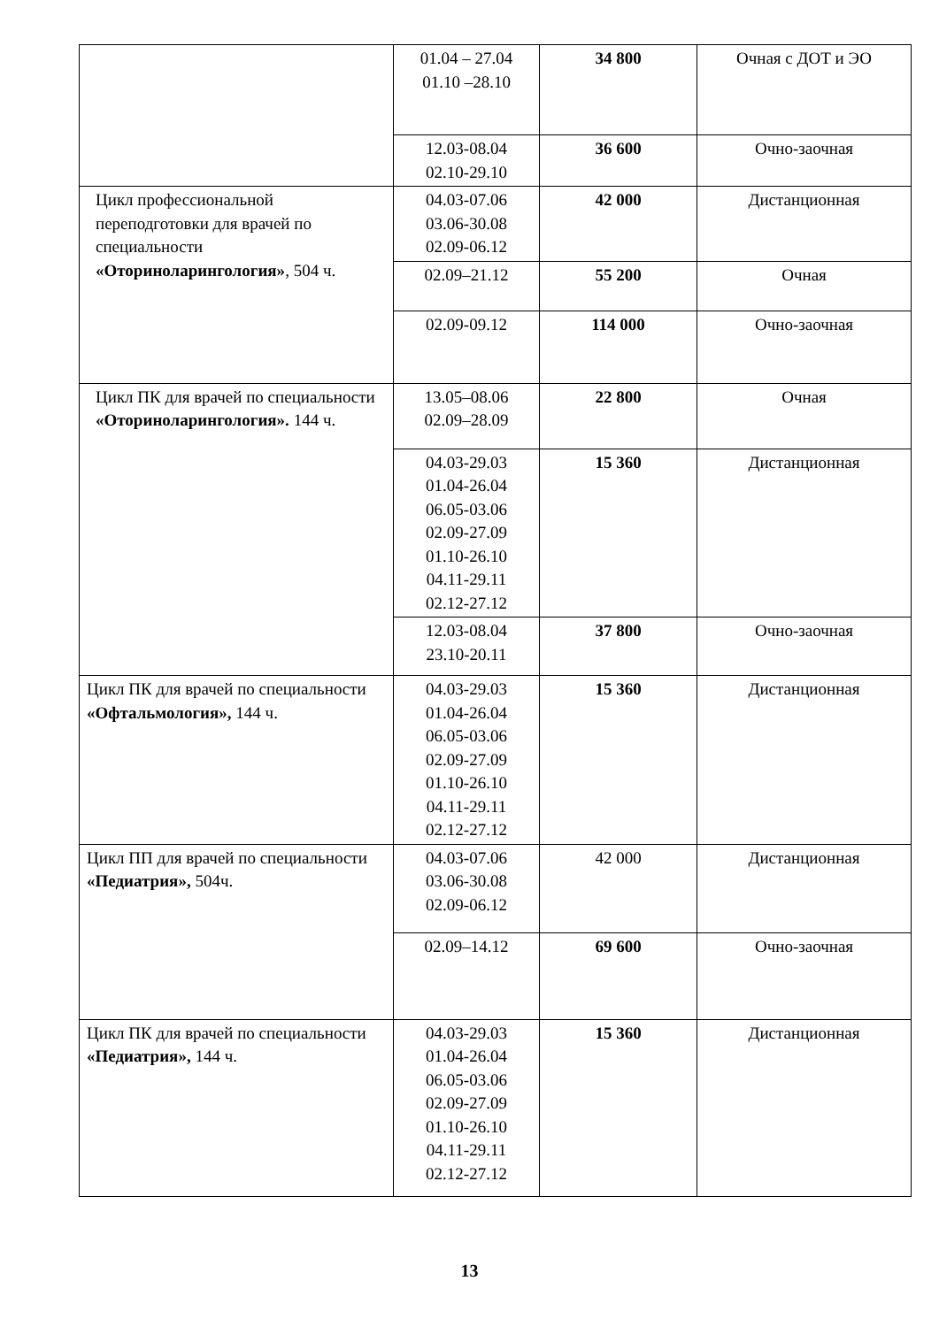| | 01.04 – 27.04 01.10 –28.10 | 34 800 | Очная с ДОТ и ЭО |
| | 12.03-08.04 02.10-29.10 | 36 600 | Очно-заочная |
| Цикл профессиональной переподготовки для врачей по специальности «Оториноларингология» , 504 ч. | 04.03-07.06 03.06-30.08 02.09-06.12 | 42 000 | Дистанционная |
| | 02.09–21.12 | 55 200 | Очная |
| | 02.09-09.12 | 114 000 | Очно-заочная |
| Цикл ПК для врачей по специальности «Оториноларингология». 144 ч. | 13.05–08.06 02.09–28.09 | 22 800 | Очная |
| | 04.03-29.03 01.04-26.04 06.05-03.06 02.09-27.09 01.10-26.10 04.11-29.11 02.12-27.12 | 15 360 | Дистанционная |
| | 12.03-08.04 23.10-20.11 | 37 800 | Очно-заочная |
| Цикл ПК для врачей по специальности «Офтальмология», 144 ч. | 04.03-29.03 01.04-26.04 06.05-03.06 02.09-27.09 01.10-26.10 04.11-29.11 02.12-27.12 | 15 360 | Дистанционная |
| Цикл ПП для врачей по специальности «Педиатрия», 504ч. | 04.03-07.06 03.06-30.08 02.09-06.12 | 42 000 | Дистанционная |
| | 02.09–14.12 | 69 600 | Очно-заочная |
| Цикл ПК для врачей по специальности «Педиатрия», 144 ч. | 04.03-29.03 01.04-26.04 06.05-03.06 02.09-27.09 01.10-26.10 04.11-29.11 02.12-27.12 | 15 360 | Дистанционная |
13